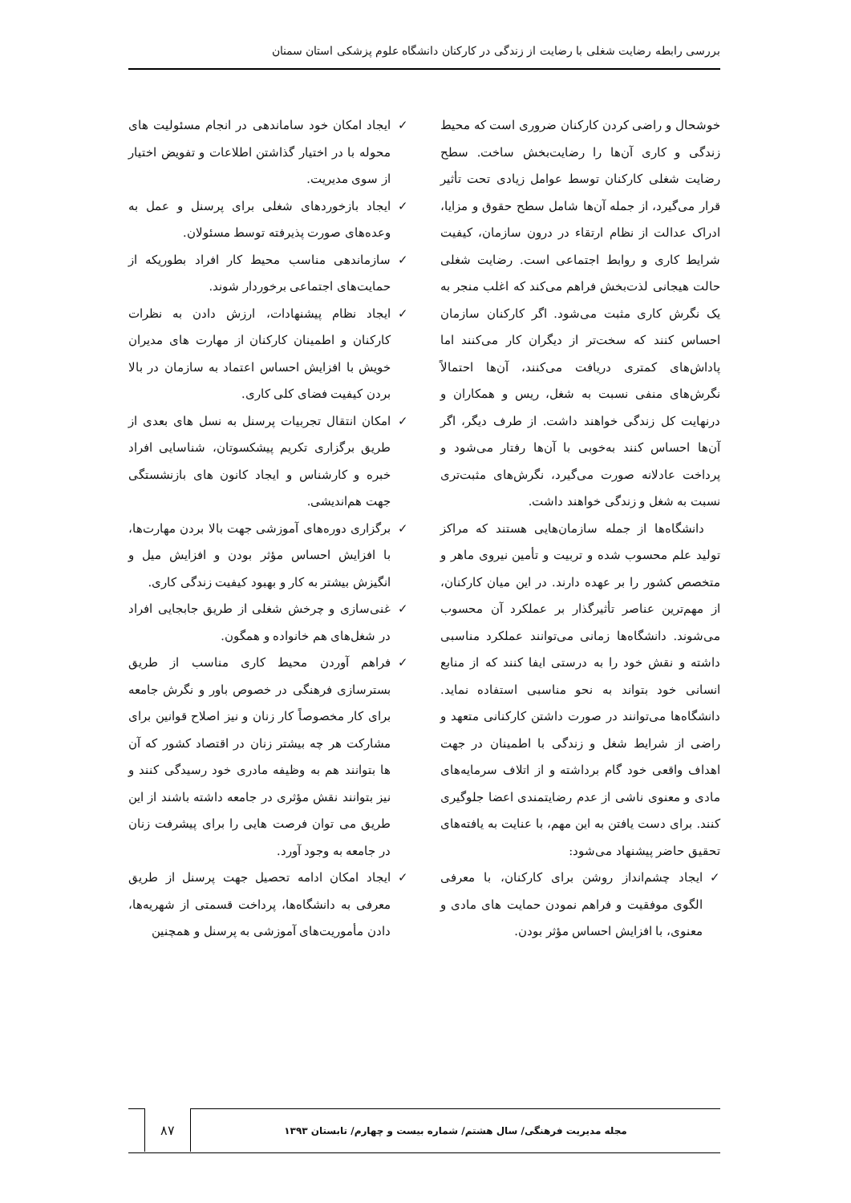بررسی رابطه رضایت شغلی با رضایت از زندگی در کارکنان دانشگاه علوم پزشکی استان سمنان
خوشحال و راضی کردن کارکنان ضروری است که محیط زندگی و کاری آن‌ها را رضایت‌بخش ساخت. سطح رضایت شغلی کارکنان توسط عوامل زیادی تحت تأثیر قرار می‌گیرد، از جمله آن‌ها شامل سطح حقوق و مزایا، ادراک عدالت از نظام ارتقاء در درون سازمان، کیفیت شرایط کاری و روابط اجتماعی است. رضایت شغلی حالت هیجانی لذت‌بخش فراهم می‌کند که اغلب منجر به یک نگرش کاری مثبت می‌شود. اگر کارکنان سازمان احساس کنند که سخت‌تر از دیگران کار می‌کنند اما پاداش‌های کمتری دریافت می‌کنند، آن‌ها احتمالاً نگرش‌های منفی نسبت به شغل، ریس و همکاران و درنهایت کل زندگی خواهند داشت. از طرف دیگر، اگر آن‌ها احساس کنند به‌خوبی با آن‌ها رفتار می‌شود و پرداخت عادلانه صورت می‌گیرد، نگرش‌های مثبت‌تری نسبت به شغل و زندگی خواهند داشت.
دانشگاه‌ها از جمله سازمان‌هایی هستند که مراکز تولید علم محسوب شده و تربیت و تأمین نیروی ماهر و متخصص کشور را بر عهده دارند. در این میان کارکنان، از مهم‌ترین عناصر تأثیرگذار بر عملکرد آن محسوب می‌شوند. دانشگاه‌ها زمانی می‌توانند عملکرد مناسبی داشته و نقش خود را به درستی ایفا کنند که از منابع انسانی خود بتواند به نحو مناسبی استفاده نماید. دانشگاه‌ها می‌توانند در صورت داشتن کارکنانی متعهد و راضی از شرایط شغل و زندگی با اطمینان در جهت اهداف واقعی خود گام برداشته و از اتلاف سرمایه‌های مادی و معنوی ناشی از عدم رضایتمندی اعضا جلوگیری کنند. برای دست یافتن به این مهم، با عنایت به یافته‌های تحقیق حاضر پیشنهاد می‌شود:
✓ ایجاد چشم‌انداز روشن برای کارکنان، با معرفی الگوی موفقیت و فراهم نمودن حمایت های مادی و معنوی، با افزایش احساس مؤثر بودن.
✓ ایجاد امکان خود ساماندهی در انجام مسئولیت های محوله با در اختیار گذاشتن اطلاعات و تفویض اختیار از سوی مدیریت.
✓ ایجاد بازخوردهای شغلی برای پرسنل و عمل به وعده‌های صورت پذیرفته توسط مسئولان.
✓ سازماندهی مناسب محیط کار افراد بطوریکه از حمایت‌های اجتماعی برخوردار شوند.
✓ ایجاد نظام پیشنهادات، ارزش دادن به نظرات کارکنان و اطمینان کارکنان از مهارت های مدیران خویش با افزایش احساس اعتماد به سازمان در بالا بردن کیفیت فضای کلی کاری.
✓ امکان انتقال تجربیات پرسنل به نسل های بعدی از طریق برگزاری تکریم پیشکسوتان، شناسایی افراد خبره و کارشناس و ایجاد کانون های بازنشستگی جهت هم‌اندیشی.
✓ برگزاری دوره‌های آموزشی جهت بالا بردن مهارت‌ها، با افزایش احساس مؤثر بودن و افزایش میل و انگیزش بیشتر به کار و بهبود کیفیت زندگی کاری.
✓ غنی‌سازی و چرخش شغلی از طریق جابجایی افراد در شغل‌های هم خانواده و همگون.
✓ فراهم آوردن محیط کاری مناسب از طریق بسترسازی فرهنگی در خصوص باور و نگرش جامعه برای کار مخصوصاً کار زنان و نیز اصلاح قوانین برای مشارکت هر چه بیشتر زنان در اقتصاد کشور که آن ها بتوانند هم به وظیفه مادری خود رسیدگی کنند و نیز بتوانند نقش مؤثری در جامعه داشته باشند از این طریق می توان فرصت هایی را برای پیشرفت زنان در جامعه به وجود آورد.
✓ ایجاد امکان ادامه تحصیل جهت پرسنل از طریق معرفی به دانشگاه‌ها، پرداخت قسمتی از شهریه‌ها، دادن مأموریت‌های آموزشی به پرسنل و همچنین
مجله مدیریت فرهنگی/ سال هشتم/ شماره بیست و چهارم/ تابستان ۱۳۹۳
۸۷